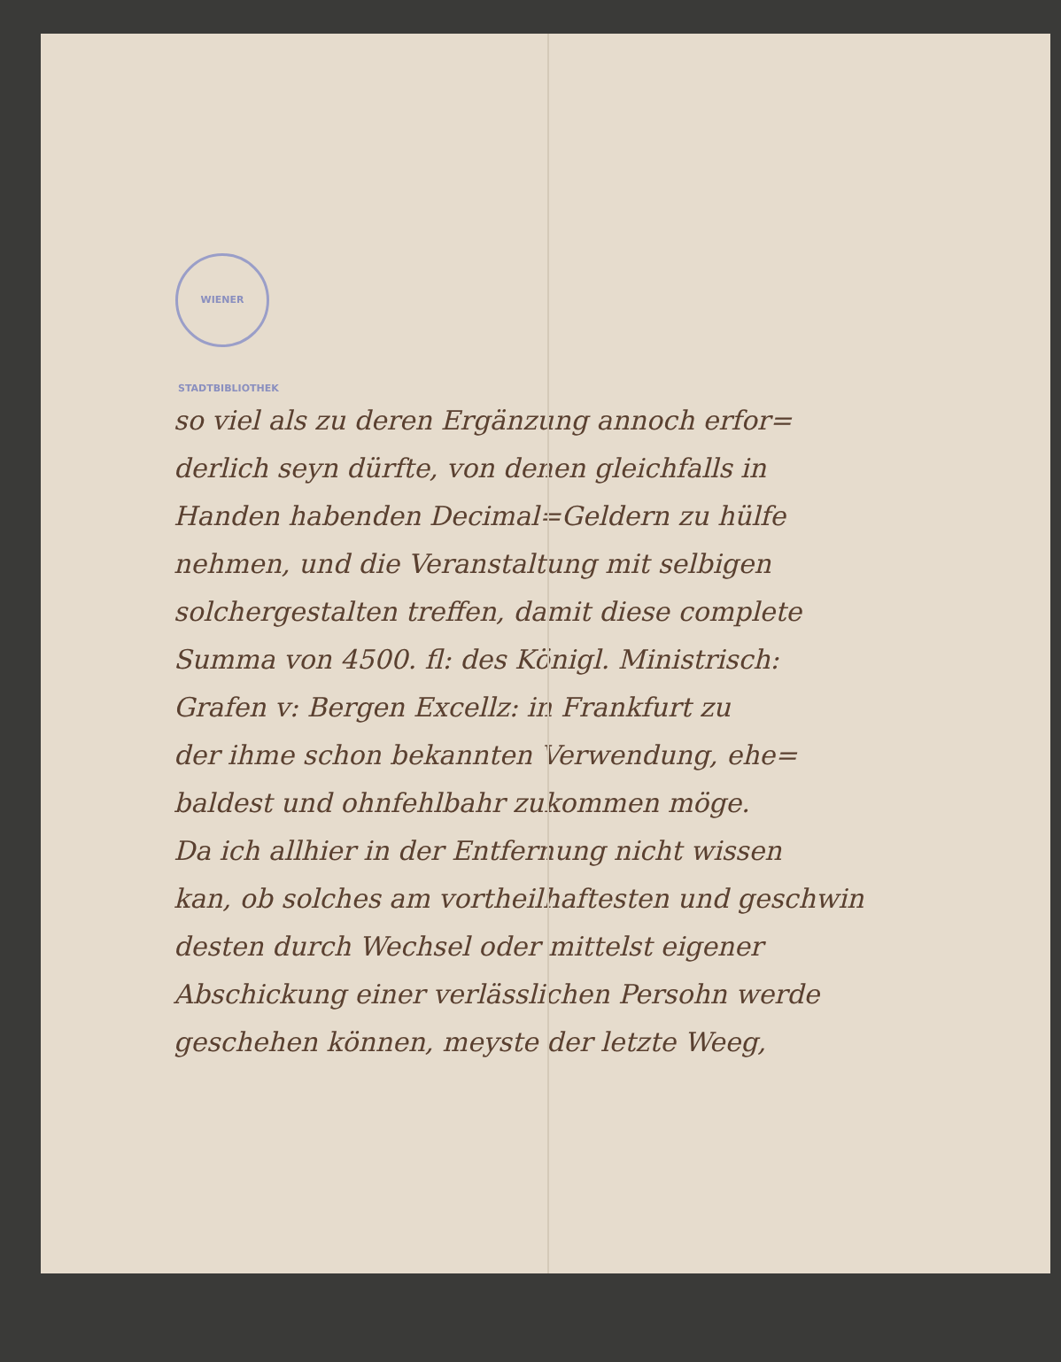WIENER STADTBIBLIOTHEK
so viel als zu deren Ergänzung annoch erfor=
derlich seyn dürfte, von denen gleichfalls in
Handen habenden Decimal=Geldern zu hülfe
nehmen, und die Veranstaltung mit selbigen
solchergestalten treffen, damit diese complete
Summa von 4500. fl: des Königl. Ministrisch:
Grafen v: Bergen Excellz: in Frankfurt zu
der ihme schon bekannten Verwendung, ehe=
baldest und ohnfehlbahr zukommen möge.
Da ich allhier in der Entfernung nicht wissen
kan, ob solches am vortheilhaftesten und geschwin
desten durch Wechsel oder mittelst eigener
Abschickung einer verlässlichen Persohn werde
geschehen können, meyste der letzte Weeg,